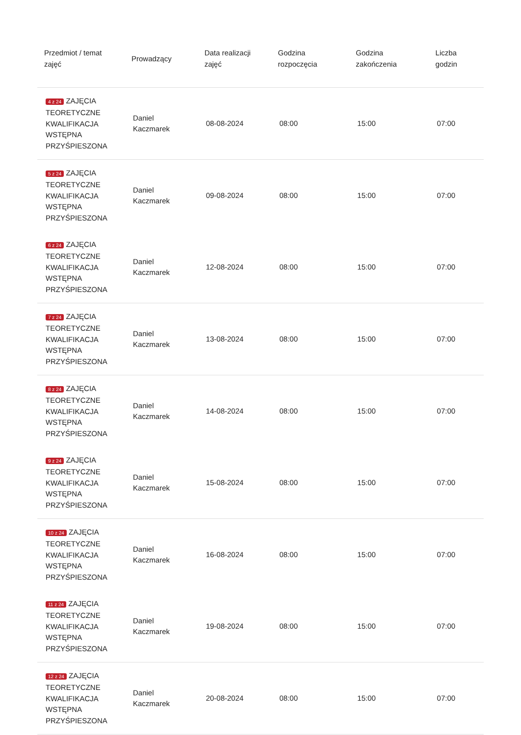| Przedmiot / temat zajęć | Prowadzący | Data realizacji zajęć | Godzina rozpoczęcia | Godzina zakończenia | Liczba godzin |
| --- | --- | --- | --- | --- | --- |
| 4 z 24 ZAJĘCIA TEORETYCZNE KWALIFIKACJA WSTĘPNA PRZYŚPIESZONA | Daniel Kaczmarek | 08-08-2024 | 08:00 | 15:00 | 07:00 |
| 5 z 24 ZAJĘCIA TEORETYCZNE KWALIFIKACJA WSTĘPNA PRZYŚPIESZONA | Daniel Kaczmarek | 09-08-2024 | 08:00 | 15:00 | 07:00 |
| 6 z 24 ZAJĘCIA TEORETYCZNE KWALIFIKACJA WSTĘPNA PRZYŚPIESZONA | Daniel Kaczmarek | 12-08-2024 | 08:00 | 15:00 | 07:00 |
| 7 z 24 ZAJĘCIA TEORETYCZNE KWALIFIKACJA WSTĘPNA PRZYŚPIESZONA | Daniel Kaczmarek | 13-08-2024 | 08:00 | 15:00 | 07:00 |
| 8 z 24 ZAJĘCIA TEORETYCZNE KWALIFIKACJA WSTĘPNA PRZYŚPIESZONA | Daniel Kaczmarek | 14-08-2024 | 08:00 | 15:00 | 07:00 |
| 9 z 24 ZAJĘCIA TEORETYCZNE KWALIFIKACJA WSTĘPNA PRZYŚPIESZONA | Daniel Kaczmarek | 15-08-2024 | 08:00 | 15:00 | 07:00 |
| 10 z 24 ZAJĘCIA TEORETYCZNE KWALIFIKACJA WSTĘPNA PRZYŚPIESZONA | Daniel Kaczmarek | 16-08-2024 | 08:00 | 15:00 | 07:00 |
| 11 z 24 ZAJĘCIA TEORETYCZNE KWALIFIKACJA WSTĘPNA PRZYŚPIESZONA | Daniel Kaczmarek | 19-08-2024 | 08:00 | 15:00 | 07:00 |
| 12 z 24 ZAJĘCIA TEORETYCZNE KWALIFIKACJA WSTĘPNA PRZYŚPIESZONA | Daniel Kaczmarek | 20-08-2024 | 08:00 | 15:00 | 07:00 |